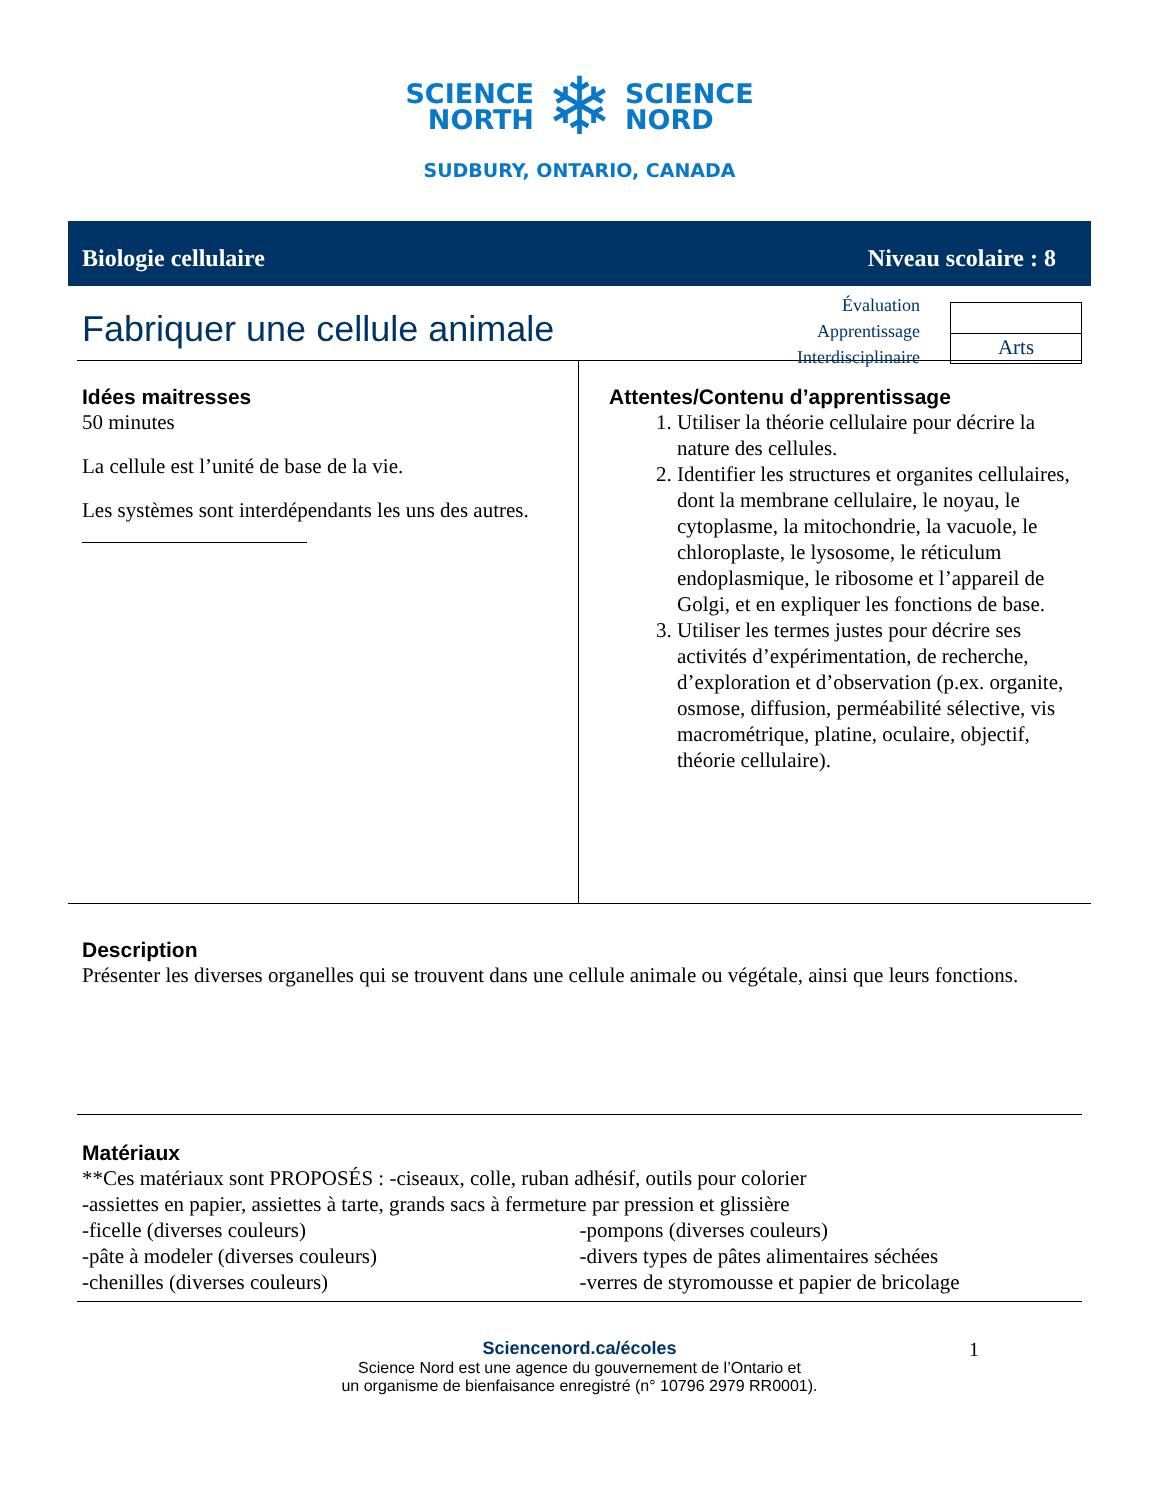SCIENCE
NORTH
❄
SCIENCE
NORD
SUDBURY, ONTARIO, CANADA
Biologie cellulaire Niveau scolaire : 8
Fabriquer une cellule animale
Évaluation
Apprentissage
Interdisciplinaire
Arts
Idées maitresses
50 minutes
La cellule est l’unité de base de la vie.
Les systèmes sont interdépendants les uns des autres.
Attentes/Contenu d’apprentissage
1. Utiliser la théorie cellulaire pour décrire la nature des cellules.
2. Identifier les structures et organites cellulaires, dont la membrane cellulaire, le noyau, le cytoplasme, la mitochondrie, la vacuole, le chloroplaste, le lysosome, le réticulum endoplasmique, le ribosome et l’appareil de Golgi, et en expliquer les fonctions de base.
3. Utiliser les termes justes pour décrire ses activités d’expérimentation, de recherche, d’exploration et d’observation (p.ex. organite, osmose, diffusion, perméabilité sélective, vis macrométrique, platine, oculaire, objectif, théorie cellulaire).
Description
Présenter les diverses organelles qui se trouvent dans une cellule animale ou végétale, ainsi que leurs fonctions.
Matériaux
**Ces matériaux sont PROPOSÉS : -ciseaux, colle, ruban adhésif, outils pour colorier
-assiettes en papier, assiettes à tarte, grands sacs à fermeture par pression et glissière
-ficelle (diverses couleurs)
-pâte à modeler (diverses couleurs)
-chenilles (diverses couleurs)
-pompons (diverses couleurs)
-divers types de pâtes alimentaires séchées
-verres de styromousse et papier de bricolage
Sciencenord.ca/écoles
Science Nord est une agence du gouvernement de l’Ontario et
un organisme de bienfaisance enregistré (n° 10796 2979 RR0001).
1